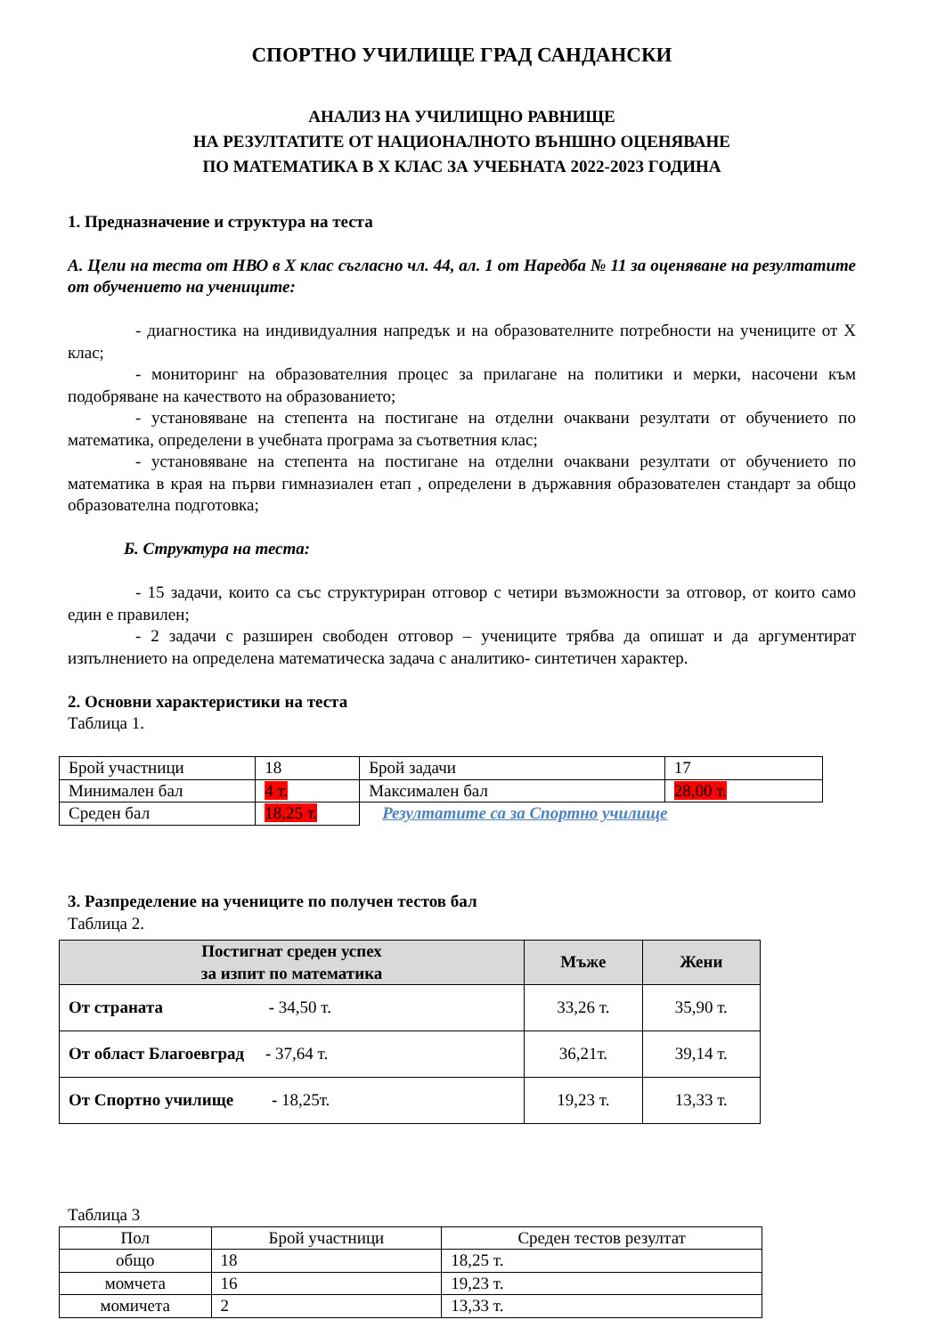СПОРТНО УЧИЛИЩЕ ГРАД САНДАНСКИ
АНАЛИЗ НА УЧИЛИЩНО РАВНИЩЕ
НА РЕЗУЛТАТИТЕ ОТ НАЦИОНАЛНОТО ВЪНШНО ОЦЕНЯВАНЕ
ПО МАТЕМАТИКА В X КЛАС ЗА УЧЕБНАТА 2022-2023 ГОДИНА
1. Предназначение и структура на теста
А. Цели на теста от НВО в X клас съгласно чл. 44, ал. 1 от Наредба № 11 за оценяване на резултатите от обучението на учениците:
- диагностика на индивидуалния напредък и на образователните потребности на учениците от X клас;
- мониторинг на образователния процес за прилагане на политики и мерки, насочени към подобряване на качеството на образованието;
- установяване на степента на постигане на отделни очаквани резултати от обучението по математика, определени в учебната програма за съответния клас;
- установяване на степента на постигане на отделни очаквани резултати от обучението по математика в края на първи гимназиален етап , определени в държавния образователен стандарт за общо образователна подготовка;
Б. Структура на теста:
- 15 задачи, които са със структуриран отговор с четири възможности за отговор, от които само един е правилен;
- 2 задачи с разширен свободен отговор – учениците трябва да опишат и да аргументират изпълнението на определена математическа задача с аналитико- синтетичен характер.
2. Основни характеристики на теста
Таблица 1.
| Брой участници | 18 | Брой задачи | 17 |
| Минимален бал | 4 т. | Максимален бал | 28,00 т. |
| Среден бал | 18,25 т. | Резултатите са за Спортно училище | |
3. Разпределение на учениците по получен тестов бал
Таблица 2.
| Постигнат среден успех за изпит по математика | Мъже | Жени |
| --- | --- | --- |
| От страната - 34,50 т. | 33,26 т. | 35,90 т. |
| От област Благоевград - 37,64 т. | 36,21т. | 39,14 т. |
| От Спортно училище - 18,25т. | 19,23 т. | 13,33 т. |
Таблица 3
| Пол | Брой участници | Среден тестов резултат |
| общо | 18 | 18,25 т. |
| момчета | 16 | 19,23 т. |
| момичета | 2 | 13,33 т. |